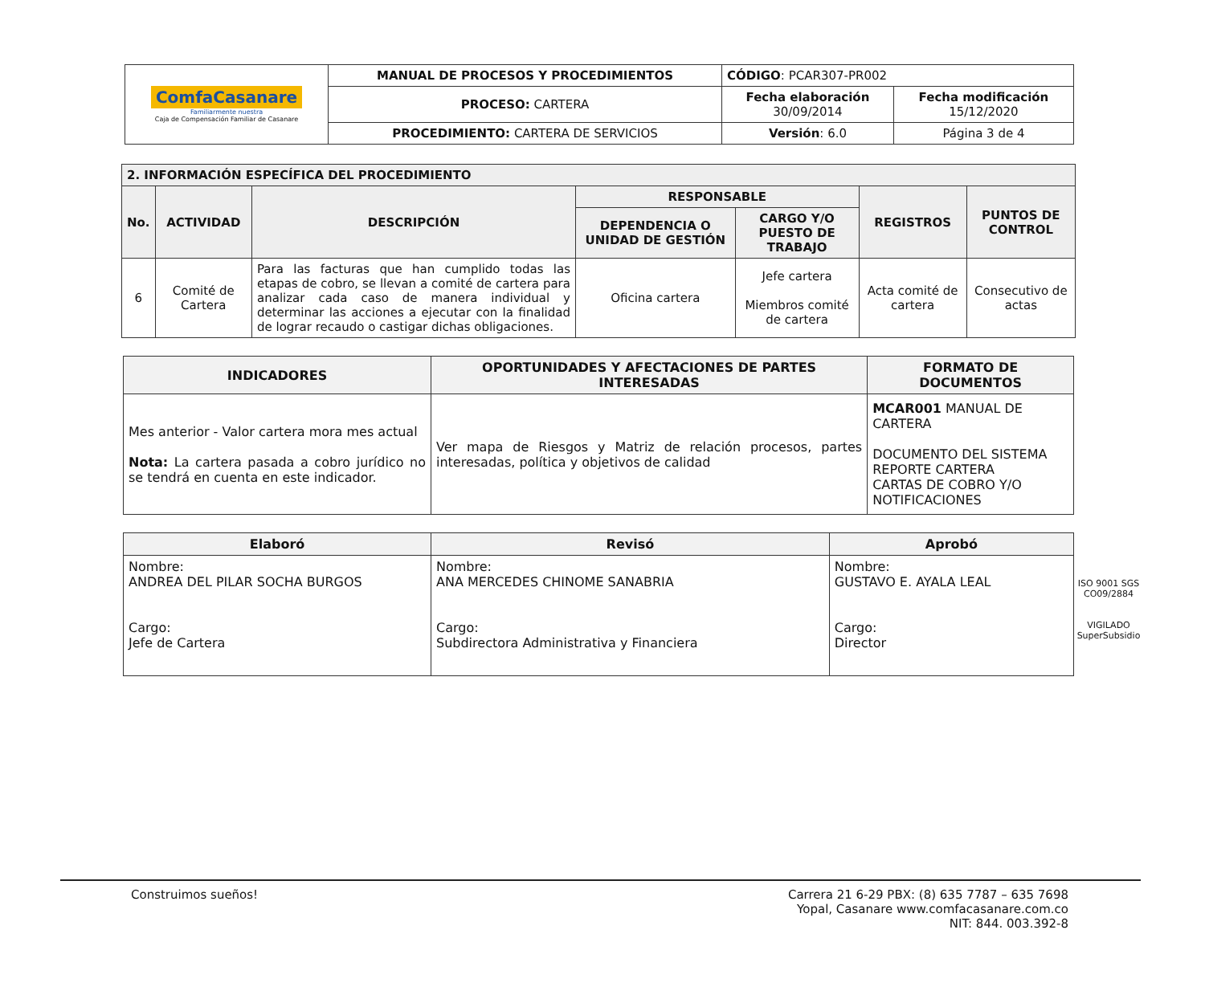| ComfaCasanare Familiarmente nuestra Caja de Compensación Familiar de Casanare | MANUAL DE PROCESOS Y PROCEDIMIENTOS | CÓDIGO : PCAR307-PR002 | |
| | PROCESO: CARTERA | Fecha elaboración 30/09/2014 | Fecha modificación 15/12/2020 |
| | PROCEDIMIENTO: CARTERA DE SERVICIOS | Versión : 6.0 | Página 3 de 4 |
| 2. INFORMACIÓN ESPECÍFICA DEL PROCEDIMIENTO | | | | | | |
| --- | --- | --- | --- | --- | --- | --- |
| No. | ACTIVIDAD | DESCRIPCIÓN | RESPONSABLE | | REGISTROS | PUNTOS DE CONTROL |
| | | | DEPENDENCIA O UNIDAD DE GESTIÓN | CARGO Y/O PUESTO DE TRABAJO | | |
| 6 | Comité de Cartera | Para las facturas que han cumplido todas las etapas de cobro, se llevan a comité de cartera para analizar cada caso de manera individual y determinar las acciones a ejecutar con la finalidad de lograr recaudo o castigar dichas obligaciones. | Oficina cartera | Jefe cartera Miembros comité de cartera | Acta comité de cartera | Consecutivo de actas |
| INDICADORES | OPORTUNIDADES Y AFECTACIONES DE PARTES INTERESADAS | FORMATO DE DOCUMENTOS |
| --- | --- | --- |
| Mes anterior - Valor cartera mora mes actual Nota: La cartera pasada a cobro jurídico no se tendrá en cuenta en este indicador. | Ver mapa de Riesgos y Matriz de relación procesos, partes interesadas, política y objetivos de calidad | MCAR001 MANUAL DE CARTERA DOCUMENTO DEL SISTEMA REPORTE CARTERA CARTAS DE COBRO Y/O NOTIFICACIONES |
| Elaboró | Revisó | Aprobó |
| --- | --- | --- |
| Nombre: ANDREA DEL PILAR SOCHA BURGOS Cargo: Jefe de Cartera | Nombre: ANA MERCEDES CHINOME SANABRIA Cargo: Subdirectora Administrativa y Financiera | Nombre: GUSTAVO E. AYALA LEAL Cargo: Director |
ISO 9001 SGS
CO09/2884
VIGILADO SuperSubsidio
Construimos sueños! Carrera 21 6-29 PBX: (8) 635 7787 – 635 7698
Yopal, Casanare www.comfacasanare.com.co
NIT: 844. 003.392-8